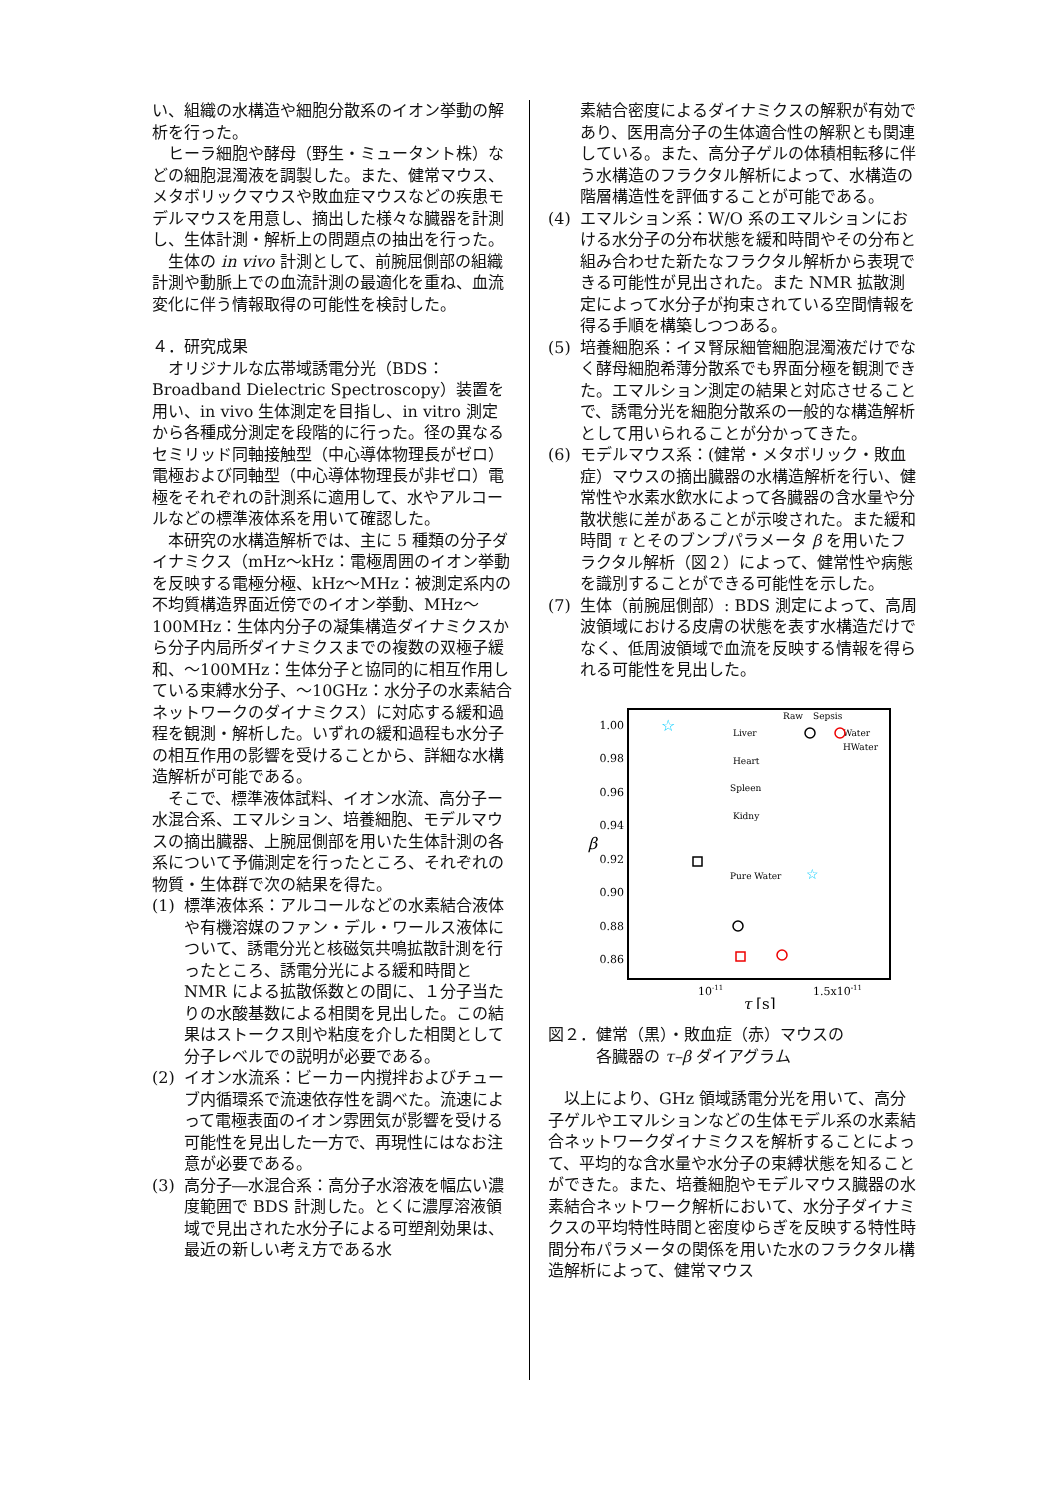い、組織の水構造や細胞分散系のイオン挙動の解析を行った。
ヒーラ細胞や酵母（野生・ミュータント株）などの細胞混濁液を調製した。また、健常マウス、メタボリックマウスや敗血症マウスなどの疾患モデルマウスを用意し、摘出した様々な臓器を計測し、生体計測・解析上の問題点の抽出を行った。
生体の in vivo 計測として、前腕屈側部の組織計測や動脈上での血流計測の最適化を重ね、血流変化に伴う情報取得の可能性を検討した。
４．研究成果
オリジナルな広帯域誘電分光（BDS：Broadband Dielectric Spectroscopy）装置を用い、in vivo 生体測定を目指し、in vitro 測定から各種成分測定を段階的に行った。径の異なるセミリッド同軸接触型（中心導体物理長がゼロ）電極および同軸型（中心導体物理長が非ゼロ）電極をそれぞれの計測系に適用して、水やアルコールなどの標準液体系を用いて確認した。
本研究の水構造解析では、主に 5 種類の分子ダイナミクス（mHz～kHz：電極周囲のイオン挙動を反映する電極分極、kHz～MHz：被測定系内の不均質構造界面近傍でのイオン挙動、MHz～100MHz：生体内分子の凝集構造ダイナミクスから分子内局所ダイナミクスまでの複数の双極子緩和、～100MHz：生体分子と協同的に相互作用している束縛水分子、～10GHz：水分子の水素結合ネットワークのダイナミクス）に対応する緩和過程を観測・解析した。いずれの緩和過程も水分子の相互作用の影響を受けることから、詳細な水構造解析が可能である。
そこで、標準液体試料、イオン水流、高分子ー水混合系、エマルション、培養細胞、モデルマウスの摘出臓器、上腕屈側部を用いた生体計測の各系について予備測定を行ったところ、それぞれの物質・生体群で次の結果を得た。
(1) 標準液体系：アルコールなどの水素結合液体や有機溶媒のファン・デル・ワールス液体について、誘電分光と核磁気共鳴拡散計測を行ったところ、誘電分光による緩和時間と NMR による拡散係数との間に、１分子当たりの水酸基数による相関を見出した。この結果はストークス則や粘度を介した相関として分子レベルでの説明が必要である。
(2) イオン水流系：ビーカー内撹拌およびチューブ内循環系で流速依存性を調べた。流速によって電極表面のイオン雰囲気が影響を受ける可能性を見出した一方で、再現性にはなお注意が必要である。
(3) 高分子―水混合系：高分子水溶液を幅広い濃度範囲で BDS 計測した。とくに濃厚溶液領域で見出された水分子による可塑剤効果は、最近の新しい考え方である水
素結合密度によるダイナミクスの解釈が有効であり、医用高分子の生体適合性の解釈とも関連している。また、高分子ゲルの体積相転移に伴う水構造のフラクタル解析によって、水構造の階層構造性を評価することが可能である。
(4) エマルション系：W/O 系のエマルションにおける水分子の分布状態を緩和時間やその分布と組み合わせた新たなフラクタル解析から表現できる可能性が見出された。また NMR 拡散測定によって水分子が拘束されている空間情報を得る手順を構築しつつある。
(5) 培養細胞系：イヌ腎尿細管細胞混濁液だけでなく酵母細胞希薄分散系でも界面分極を観測できた。エマルション測定の結果と対応させることで、誘電分光を細胞分散系の一般的な構造解析として用いられることが分かってきた。
(6) モデルマウス系：(健常・メタボリック・敗血症）マウスの摘出臓器の水構造解析を行い、健常性や水素水飲水によって各臓器の含水量や分散状態に差があることが示唆された。また緩和時間 τ とそのブンプパラメータ β を用いたフラクタル解析（図２）によって、健常性や病態を識別することができる可能性を示した。
(7) 生体（前腕屈側部）: BDS 測定によって、高周波領域における皮膚の状態を表す水構造だけでなく、低周波領域で血流を反映する情報を得られる可能性を見出した。
1.00
0.98
0.96
0.94
0.92
0.90
0.88
0.86
β
10-11
1.5x10-11
τ [s]
☆
Raw
Sepsis
Liver
Water
HWater
Heart
Spleen
Kidny
Pure Water
☆
図２．健常（黒）・敗血症（赤）マウスの
　　　各臓器の τ–β ダイアグラム
以上により、GHz 領域誘電分光を用いて、高分子ゲルやエマルションなどの生体モデル系の水素結合ネットワークダイナミクスを解析することによって、平均的な含水量や水分子の束縛状態を知ることができた。また、培養細胞やモデルマウス臓器の水素結合ネットワーク解析において、水分子ダイナミクスの平均特性時間と密度ゆらぎを反映する特性時間分布パラメータの関係を用いた水のフラクタル構造解析によって、健常マウス